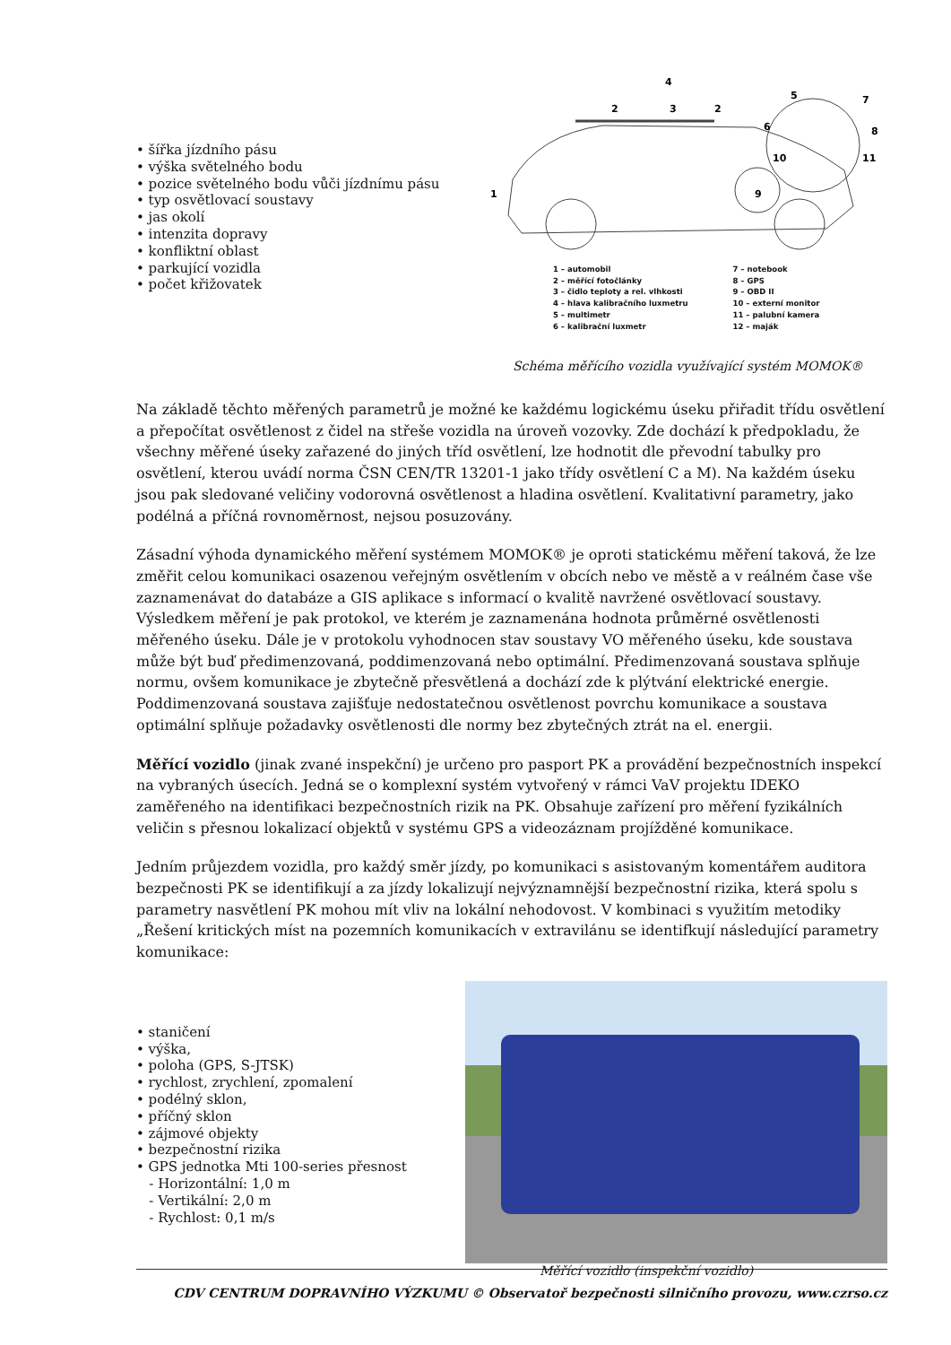• šířka jízdního pásu
• výška světelného bodu
• pozice světelného bodu vůči jízdnímu pásu
• typ osvětlovací soustavy
• jas okolí
• intenzita dopravy
• konfliktní oblast
• parkující vozidla
• počet křižovatek
1
2
3
4
2
5
6
9
10
7
8
11
1 – automobil
2 – měřící fotočlánky
3 – čidlo teploty a rel. vlhkosti
4 – hlava kalibračního luxmetru
5 – multimetr
6 – kalibrační luxmetr
7 – notebook
8 – GPS
9 – OBD II
10 – externí monitor
11 – palubní kamera
12 – maják
Schéma měřícího vozidla využívající systém MOMOK®
Na základě těchto měřených parametrů je možné ke každému logickému úseku přiřadit třídu osvětlení a přepočítat osvětlenost z čidel na střeše vozidla na úroveň vozovky. Zde dochází k předpokladu, že všechny měřené úseky zařazené do jiných tříd osvětlení, lze hodnotit dle převodní tabulky pro osvětlení, kterou uvádí norma ČSN CEN/TR 13201-1 jako třídy osvětlení C a M). Na každém úseku jsou pak sledované veličiny vodorovná osvětlenost a hladina osvětlení. Kvalitativní parametry, jako podélná a příčná rovnoměrnost, nejsou posuzovány.
Zásadní výhoda dynamického měření systémem MOMOK® je oproti statickému měření taková, že lze změřit celou komunikaci osazenou veřejným osvětlením v obcích nebo ve městě a v reálném čase vše zaznamenávat do databáze a GIS aplikace s informací o kvalitě navržené osvětlovací soustavy. Výsledkem měření je pak protokol, ve kterém je zaznamenána hodnota průměrné osvětlenosti měřeného úseku. Dále je v protokolu vyhodnocen stav soustavy VO měřeného úseku, kde soustava může být buď předimenzovaná, poddimenzovaná nebo optimální. Předimenzovaná soustava splňuje normu, ovšem komunikace je zbytečně přesvětlená a dochází zde k plýtvání elektrické energie. Poddimenzovaná soustava zajišťuje nedostatečnou osvětlenost povrchu komunikace a soustava optimální splňuje požadavky osvětlenosti dle normy bez zbytečných ztrát na el. energii.
Měřící vozidlo (jinak zvané inspekční) je určeno pro pasport PK a provádění bezpečnostních inspekcí na vybraných úsecích. Jedná se o komplexní systém vytvořený v rámci VaV projektu IDEKO zaměřeného na identifikaci bezpečnostních rizik na PK. Obsahuje zařízení pro měření fyzikálních veličin s přesnou lokalizací objektů v systému GPS a videozáznam projížděné komunikace.
Jedním průjezdem vozidla, pro každý směr jízdy, po komunikaci s asistovaným komentářem auditora bezpečnosti PK se identifikují a za jízdy lokalizují nejvýznamnější bezpečnostní rizika, která spolu s parametry nasvětlení PK mohou mít vliv na lokální nehodovost. V kombinaci s využitím metodiky „Řešení kritických míst na pozemních komunikacích v extravilánu se identifkují následující parametry komunikace:
• staničení
• výška,
• poloha (GPS, S-JTSK)
• rychlost, zrychlení, zpomalení
• podélný sklon,
• příčný sklon
• zájmové objekty
• bezpečnostní rizika
• GPS jednotka Mti 100-series přesnost
- Horizontální: 1,0 m
- Vertikální: 2,0 m
- Rychlost: 0,1 m/s
Měřící vozidlo (inspekční vozidlo)
CDV CENTRUM DOPRAVNÍHO VÝZKUMU © Observatoř bezpečnosti silničního provozu, www.czrso.cz